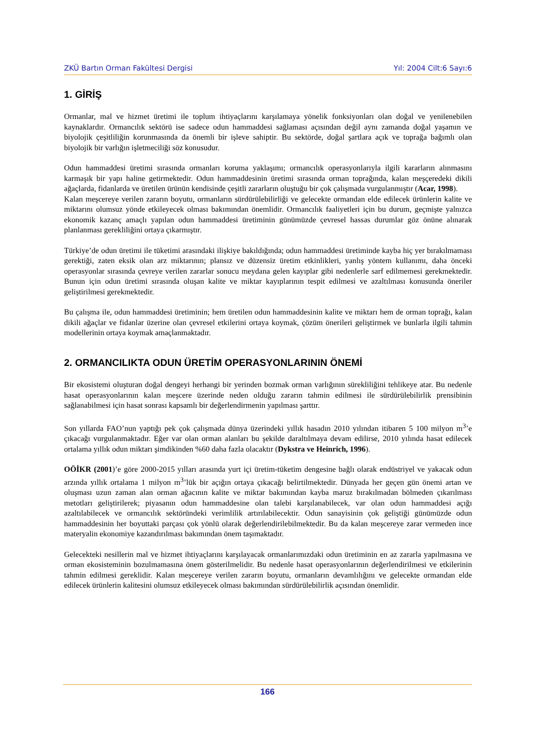ZKÜ Bartın Orman Fakültesi Dergisi Yıl: 2004 Cilt:6 Sayı:6
1. GİRİŞ
Ormanlar, mal ve hizmet üretimi ile toplum ihtiyaçlarını karşılamaya yönelik fonksiyonları olan doğal ve yenilenebilen kaynaklardır. Ormancılık sektörü ise sadece odun hammaddesi sağlaması açısından değil aynı zamanda doğal yaşamın ve biyolojik çeşitliliğin korunmasında da önemli bir işleve sahiptir. Bu sektörde, doğal şartlara açık ve toprağa bağımlı olan biyolojik bir varlığın işletmeciliği söz konusudur.
Odun hammaddesi üretimi sırasında ormanları koruma yaklaşımı; ormancılık operasyonlarıyla ilgili kararların alınmasını karmaşık bir yapı haline getirmektedir. Odun hammaddesinin üretimi sırasında orman toprağında, kalan meşçeredeki dikili ağaçlarda, fidanlarda ve üretilen ürünün kendisinde çeşitli zararların oluştuğu bir çok çalışmada vurgulanmıştır (Acar, 1998).
Kalan meşcereye verilen zararın boyutu, ormanların sürdürülebilirliği ve gelecekte ormandan elde edilecek ürünlerin kalite ve miktarını olumsuz yönde etkileyecek olması bakımından önemlidir. Ormancılık faaliyetleri için bu durum, geçmişte yalnızca ekonomik kazanç amaçlı yapılan odun hammaddesi üretiminin günümüzde çevresel hassas durumlar göz önüne alınarak planlanması gerekliliğini ortaya çıkarmıştır.
Türkiye’de odun üretimi ile tüketimi arasındaki ilişkiye bakıldığında; odun hammaddesi üretiminde kayba hiç yer bırakılmaması gerektiği, zaten eksik olan arz miktarının; plansız ve düzensiz üretim etkinlikleri, yanlış yöntem kullanımı, daha önceki operasyonlar sırasında çevreye verilen zararlar sonucu meydana gelen kayıplar gibi nedenlerle sarf edilmemesi gerekmektedir. Bunun için odun üretimi sırasında oluşan kalite ve miktar kayıplarının tespit edilmesi ve azaltılması konusunda öneriler geliştirilmesi gerekmektedir.
Bu çalışma ile, odun hammaddesi üretiminin; hem üretilen odun hammaddesinin kalite ve miktarı hem de orman toprağı, kalan dikili ağaçlar ve fidanlar üzerine olan çevresel etkilerini ortaya koymak, çözüm önerileri geliştirmek ve bunlarla ilgili tahmin modellerinin ortaya koymak amaçlanmaktadır.
2. ORMANCILIKTA ODUN ÜRETİM OPERASYONLARININ ÖNEMİ
Bir ekosistemi oluşturan doğal dengeyi herhangi bir yerinden bozmak orman varlığının sürekliliğini tehlikeye atar. Bu nedenle hasat operasyonlarının kalan meşcere üzerinde neden olduğu zararın tahmin edilmesi ile sürdürülebilirlik prensibinin sağlanabilmesi için hasat sonrası kapsamlı bir değerlendirmenin yapılması şarttır.
Son yıllarda FAO’nun yaptığı pek çok çalışmada dünya üzerindeki yıllık hasadın 2010 yılından itibaren 5 100 milyon m<sup>3</sup>’e çıkacağı vurgulanmaktadır. Eğer var olan orman alanları bu şekilde daraltılmaya devam edilirse, 2010 yılında hasat edilecek ortalama yıllık odun miktarı şimdikinden %60 daha fazla olacaktır (Dykstra ve Heinrich, 1996).
OÖİKR (2001)’e göre 2000-2015 yılları arasında yurt içi üretim-tüketim dengesine bağlı olarak endüstriyel ve yakacak odun arzında yıllık ortalama 1 milyon m<sup>3</sup>’lük bir açığın ortaya çıkacağı belirtilmektedir. Dünyada her geçen gün önemi artan ve oluşması uzun zaman alan orman ağacının kalite ve miktar bakımından kayba maruz bırakılmadan bölmeden çıkarılması metotları geliştirilerek; piyasanın odun hammaddesine olan talebi karşılanabilecek, var olan odun hammaddesi açığı azaltılabilecek ve ormancılık sektöründeki verimlilik artırılabilecektir. Odun sanayisinin çok geliştiği günümüzde odun hammaddesinin her boyuttaki parçası çok yönlü olarak değerlendirilebilmektedir. Bu da kalan meşcereye zarar vermeden ince materyalin ekonomiye kazandırılması bakımından önem taşımaktadır.
Gelecekteki nesillerin mal ve hizmet ihtiyaçlarını karşılayacak ormanlarımızdaki odun üretiminin en az zararla yapılmasına ve orman ekosisteminin bozulmamasına önem gösterilmelidir. Bu nedenle hasat operasyonlarının değerlendirilmesi ve etkilerinin tahmin edilmesi gereklidir. Kalan meşcereye verilen zararın boyutu, ormanların devamlılığını ve gelecekte ormandan elde edilecek ürünlerin kalitesini olumsuz etkileyecek olması bakımından sürdürülebilirlik açısından önemlidir.
166